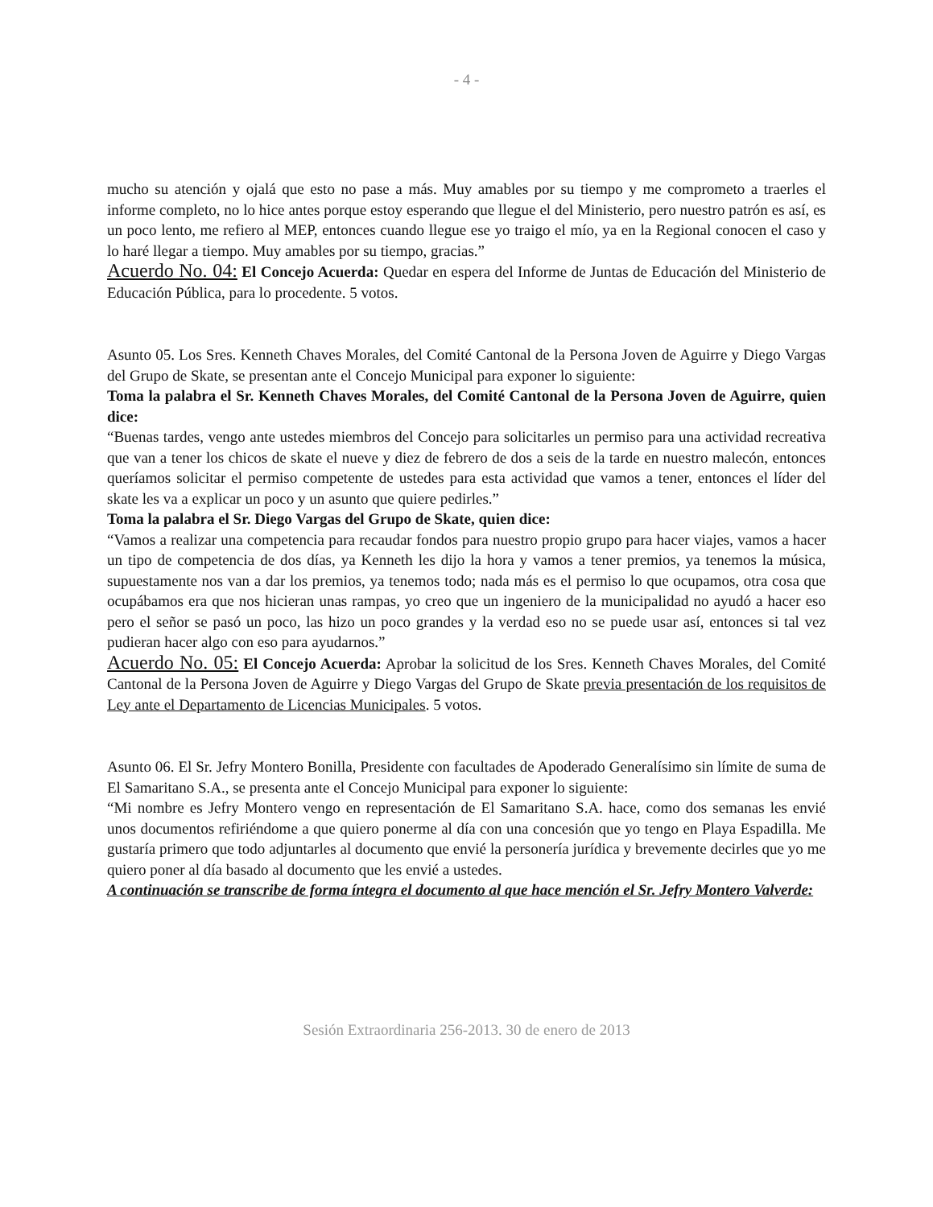- 4 -
mucho su atención y ojalá que esto no pase a más. Muy amables por su tiempo y me comprometo a traerles el informe completo, no lo hice antes porque estoy esperando que llegue el del Ministerio, pero nuestro patrón es así, es un poco lento, me refiero al MEP, entonces cuando llegue ese yo traigo el mío, ya en la Regional conocen el caso y lo haré llegar a tiempo. Muy amables por su tiempo, gracias.”
Acuerdo No. 04: El Concejo Acuerda: Quedar en espera del Informe de Juntas de Educación del Ministerio de Educación Pública, para lo procedente. 5 votos.
Asunto 05. Los Sres. Kenneth Chaves Morales, del Comité Cantonal de la Persona Joven de Aguirre y Diego Vargas del Grupo de Skate, se presentan ante el Concejo Municipal para exponer lo siguiente:
Toma la palabra el Sr. Kenneth Chaves Morales, del Comité Cantonal de la Persona Joven de Aguirre, quien dice:
“Buenas tardes, vengo ante ustedes miembros del Concejo para solicitarles un permiso para una actividad recreativa que van a tener los chicos de skate el nueve y diez de febrero de dos a seis de la tarde en nuestro malecón, entonces queríamos solicitar el permiso competente de ustedes para esta actividad que vamos a tener, entonces el líder del skate les va a explicar un poco y un asunto que quiere pedirles.”
Toma la palabra el Sr. Diego Vargas del Grupo de Skate, quien dice:
“Vamos a realizar una competencia para recaudar fondos para nuestro propio grupo para hacer viajes, vamos a hacer un tipo de competencia de dos días, ya Kenneth les dijo la hora y vamos a tener premios, ya tenemos la música, supuestamente nos van a dar los premios, ya tenemos todo; nada más es el permiso lo que ocupamos, otra cosa que ocupábamos era que nos hicieran unas rampas, yo creo que un ingeniero de la municipalidad no ayudó a hacer eso pero el señor se pasó un poco, las hizo un poco grandes y la verdad eso no se puede usar así, entonces si tal vez pudieran hacer algo con eso para ayudarnos.”
Acuerdo No. 05: El Concejo Acuerda: Aprobar la solicitud de los Sres. Kenneth Chaves Morales, del Comité Cantonal de la Persona Joven de Aguirre y Diego Vargas del Grupo de Skate previa presentación de los requisitos de Ley ante el Departamento de Licencias Municipales. 5 votos.
Asunto 06. El Sr. Jefry Montero Bonilla, Presidente con facultades de Apoderado Generalísimo sin límite de suma de El Samaritano S.A., se presenta ante el Concejo Municipal para exponer lo siguiente:
“Mi nombre es Jefry Montero vengo en representación de El Samaritano S.A. hace, como dos semanas les envié unos documentos refiriéndome a que quiero ponerme al día con una concesión que yo tengo en Playa Espadilla. Me gustaría primero que todo adjuntarles al documento que envié la personería jurídica y brevemente decirles que yo me quiero poner al día basado al documento que les envié a ustedes.
A continuación se transcribe de forma íntegra el documento al que hace mención el Sr. Jefry Montero Valverde:
Sesión Extraordinaria 256-2013. 30 de enero de 2013